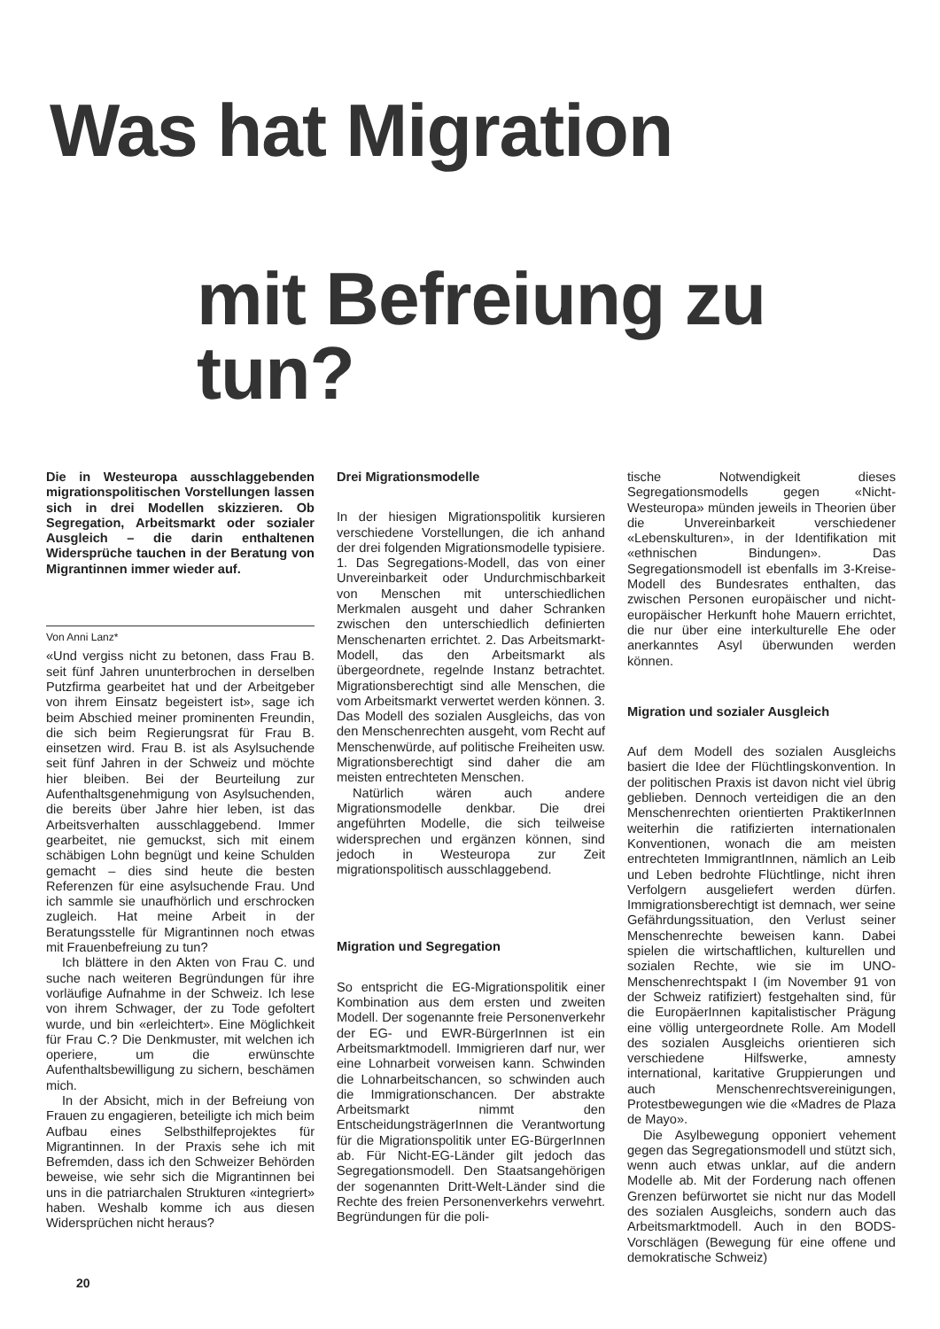Was hat Migration
mit Befreiung zu tun?
Die in Westeuropa ausschlaggebenden migrationspolitischen Vorstellungen lassen sich in drei Modellen skizzieren. Ob Segregation, Arbeitsmarkt oder sozialer Ausgleich – die darin enthaltenen Widersprüche tauchen in der Beratung von Migrantinnen immer wieder auf.
Von Anni Lanz*
«Und vergiss nicht zu betonen, dass Frau B. seit fünf Jahren ununterbrochen in derselben Putzfirma gearbeitet hat und der Arbeitgeber von ihrem Einsatz begeistert ist», sage ich beim Abschied meiner prominenten Freundin, die sich beim Regierungsrat für Frau B. einsetzen wird. Frau B. ist als Asylsuchende seit fünf Jahren in der Schweiz und möchte hier bleiben. Bei der Beurteilung zur Aufenthaltsgenehmigung von Asylsuchenden, die bereits über Jahre hier leben, ist das Arbeitsverhalten ausschlaggebend. Immer gearbeitet, nie gemuckst, sich mit einem schäbigen Lohn begnügt und keine Schulden gemacht – dies sind heute die besten Referenzen für eine asylsuchende Frau. Und ich sammle sie unaufhörlich und erschrocken zugleich. Hat meine Arbeit in der Beratungsstelle für Migrantinnen noch etwas mit Frauenbefreiung zu tun?
Ich blättere in den Akten von Frau C. und suche nach weiteren Begründungen für ihre vorläufige Aufnahme in der Schweiz. Ich lese von ihrem Schwager, der zu Tode gefoltert wurde, und bin «erleichtert». Eine Möglichkeit für Frau C.? Die Denkmuster, mit welchen ich operiere, um die erwünschte Aufenthaltsbewilligung zu sichern, beschämen mich.
In der Absicht, mich in der Befreiung von Frauen zu engagieren, beteiligte ich mich beim Aufbau eines Selbsthilfeprojektes für Migrantinnen. In der Praxis sehe ich mit Befremden, dass ich den Schweizer Behörden beweise, wie sehr sich die Migrantinnen bei uns in die patriarchalen Strukturen «integriert» haben. Weshalb komme ich aus diesen Widersprüchen nicht heraus?
Drei Migrationsmodelle
In der hiesigen Migrationspolitik kursieren verschiedene Vorstellungen, die ich anhand der drei folgenden Migrationsmodelle typisiere. 1. Das Segregations-Modell, das von einer Unvereinbarkeit oder Undurchmischbarkeit von Menschen mit unterschiedlichen Merkmalen ausgeht und daher Schranken zwischen den unterschiedlich definierten Menschenarten errichtet. 2. Das Arbeitsmarkt-Modell, das den Arbeitsmarkt als übergeordnete, regelnde Instanz betrachtet. Migrationsberechtigt sind alle Menschen, die vom Arbeitsmarkt verwertet werden können. 3. Das Modell des sozialen Ausgleichs, das von den Menschenrechten ausgeht, vom Recht auf Menschenwürde, auf politische Freiheiten usw. Migrationsberechtigt sind daher die am meisten entrechteten Menschen.
Natürlich wären auch andere Migrationsmodelle denkbar. Die drei angeführten Modelle, die sich teilweise widersprechen und ergänzen können, sind jedoch in Westeuropa zur Zeit migrationspolitisch ausschlaggebend.
Migration und Segregation
So entspricht die EG-Migrationspolitik einer Kombination aus dem ersten und zweiten Modell. Der sogenannte freie Personenverkehr der EG- und EWR-BürgerInnen ist ein Arbeitsmarktmodell. Immigrieren darf nur, wer eine Lohnarbeit vorweisen kann. Schwinden die Lohnarbeitschancen, so schwinden auch die Immigrationschancen. Der abstrakte Arbeitsmarkt nimmt den EntscheidungsträgerInnen die Verantwortung für die Migrationspolitik unter EG-BürgerInnen ab. Für Nicht-EG-Länder gilt jedoch das Segregationsmodell. Den Staatsangehörigen der sogenannten Dritt-Welt-Länder sind die Rechte des freien Personenverkehrs verwehrt. Begründungen für die poli-
tische Notwendigkeit dieses Segregationsmodells gegen «Nicht-Westeuropa» münden jeweils in Theorien über die Unvereinbarkeit verschiedener «Lebenskulturen», in der Identifikation mit «ethnischen Bindungen». Das Segregationsmodell ist ebenfalls im 3-Kreise-Modell des Bundesrates enthalten, das zwischen Personen europäischer und nicht-europäischer Herkunft hohe Mauern errichtet, die nur über eine interkulturelle Ehe oder anerkanntes Asyl überwunden werden können.
Migration und sozialer Ausgleich
Auf dem Modell des sozialen Ausgleichs basiert die Idee der Flüchtlingskonvention. In der politischen Praxis ist davon nicht viel übrig geblieben. Dennoch verteidigen die an den Menschenrechten orientierten PraktikerInnen weiterhin die ratifizierten internationalen Konventionen, wonach die am meisten entrechteten ImmigrantInnen, nämlich an Leib und Leben bedrohte Flüchtlinge, nicht ihren Verfolgern ausgeliefert werden dürfen. Immigrationsberechtigt ist demnach, wer seine Gefährdungssituation, den Verlust seiner Menschenrechte beweisen kann. Dabei spielen die wirtschaftlichen, kulturellen und sozialen Rechte, wie sie im UNO-Menschenrechtspakt I (im November 91 von der Schweiz ratifiziert) festgehalten sind, für die EuropäerInnen kapitalistischer Prägung eine völlig untergeordnete Rolle. Am Modell des sozialen Ausgleichs orientieren sich verschiedene Hilfswerke, amnesty international, karitative Gruppierungen und auch Menschenrechtsvereinigungen, Protestbewegungen wie die «Madres de Plaza de Mayo».
Die Asylbewegung opponiert vehement gegen das Segregationsmodell und stützt sich, wenn auch etwas unklar, auf die andern Modelle ab. Mit der Forderung nach offenen Grenzen befürwortet sie nicht nur das Modell des sozialen Ausgleichs, sondern auch das Arbeitsmarktmodell. Auch in den BODS-Vorschlägen (Bewegung für eine offene und demokratische Schweiz)
20